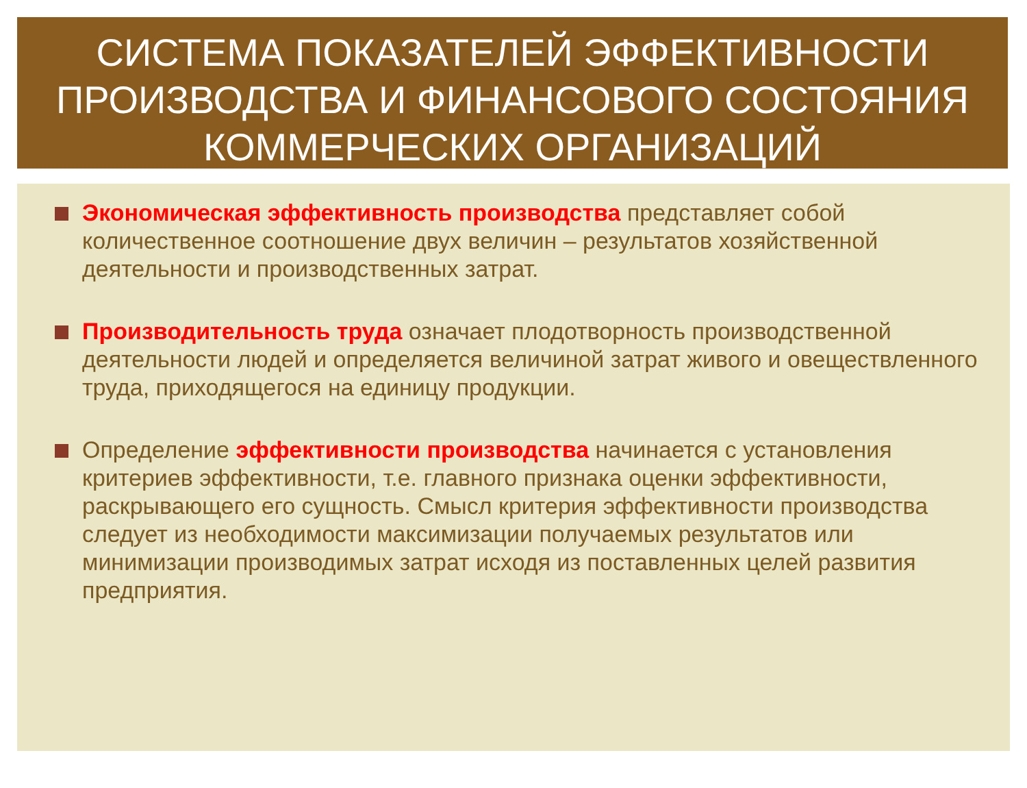СИСТЕМА ПОКАЗАТЕЛЕЙ ЭФФЕКТИВНОСТИ ПРОИЗВОДСТВА И ФИНАНСОВОГО СОСТОЯНИЯ КОММЕРЧЕСКИХ ОРГАНИЗАЦИЙ
Экономическая эффективность производства представляет собой количественное соотношение двух величин – результатов хозяйственной деятельности и производственных затрат.
Производительность труда означает плодотворность производственной деятельности людей и определяется величиной затрат живого и овеществленного труда, приходящегося на единицу продукции.
Определение эффективности производства начинается с установления критериев эффективности, т.е. главного признака оценки эффективности, раскрывающего его сущность. Смысл критерия эффективности производства следует из необходимости максимизации получаемых результатов или минимизации производимых затрат исходя из поставленных целей развития предприятия.